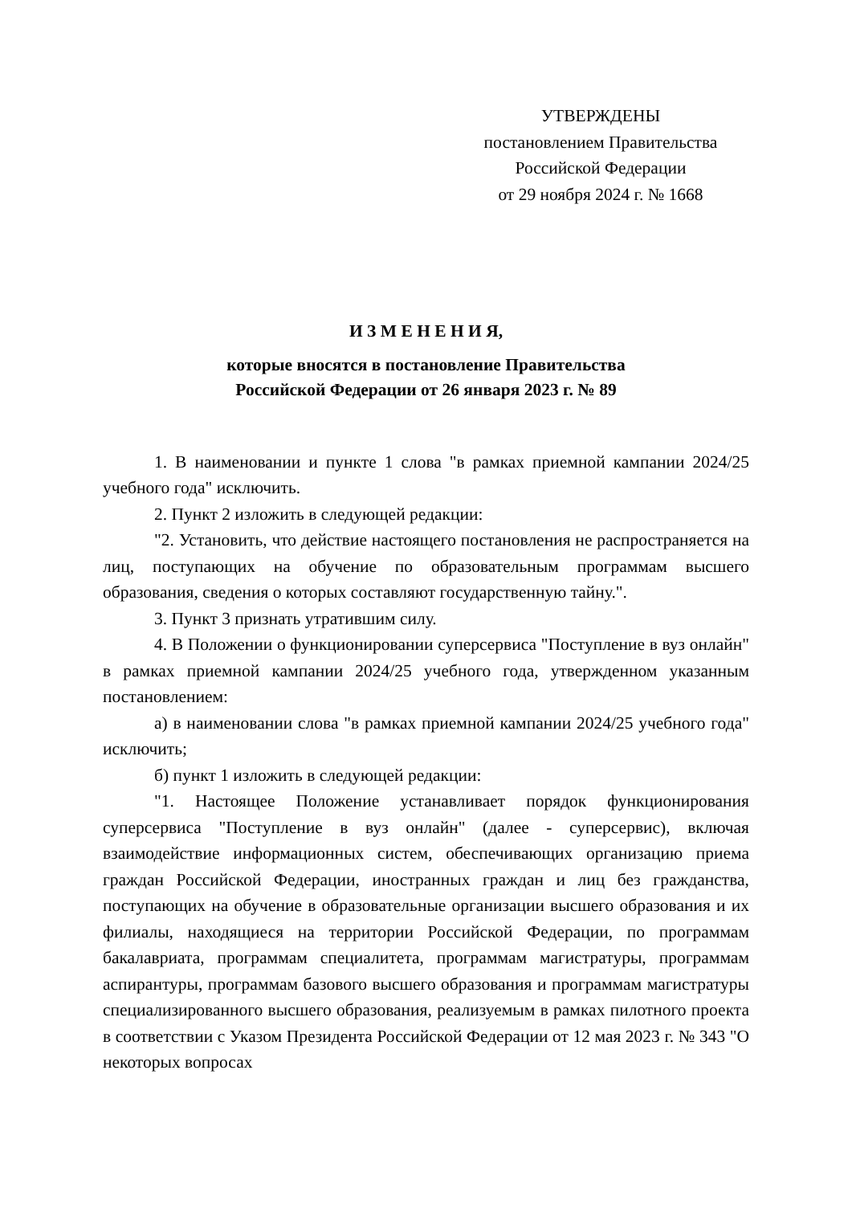УТВЕРЖДЕНЫ
постановлением Правительства
Российской Федерации
от 29 ноября 2024 г. № 1668
И З М Е Н Е Н И Я,
которые вносятся в постановление Правительства
Российской Федерации от 26 января 2023 г. № 89
1. В наименовании и пункте 1 слова "в рамках приемной кампании 2024/25 учебного года" исключить.
2. Пункт 2 изложить в следующей редакции:
"2. Установить, что действие настоящего постановления не распространяется на лиц, поступающих на обучение по образовательным программам высшего образования, сведения о которых составляют государственную тайну.".
3. Пункт 3 признать утратившим силу.
4. В Положении о функционировании суперсервиса "Поступление в вуз онлайн" в рамках приемной кампании 2024/25 учебного года, утвержденном указанным постановлением:
а) в наименовании слова "в рамках приемной кампании 2024/25 учебного года" исключить;
б) пункт 1 изложить в следующей редакции:
"1. Настоящее Положение устанавливает порядок функционирования суперсервиса "Поступление в вуз онлайн" (далее - суперсервис), включая взаимодействие информационных систем, обеспечивающих организацию приема граждан Российской Федерации, иностранных граждан и лиц без гражданства, поступающих на обучение в образовательные организации высшего образования и их филиалы, находящиеся на территории Российской Федерации, по программам бакалавриата, программам специалитета, программам магистратуры, программам аспирантуры, программам базового высшего образования и программам магистратуры специализированного высшего образования, реализуемым в рамках пилотного проекта в соответствии с Указом Президента Российской Федерации от 12 мая 2023 г. № 343 "О некоторых вопросах